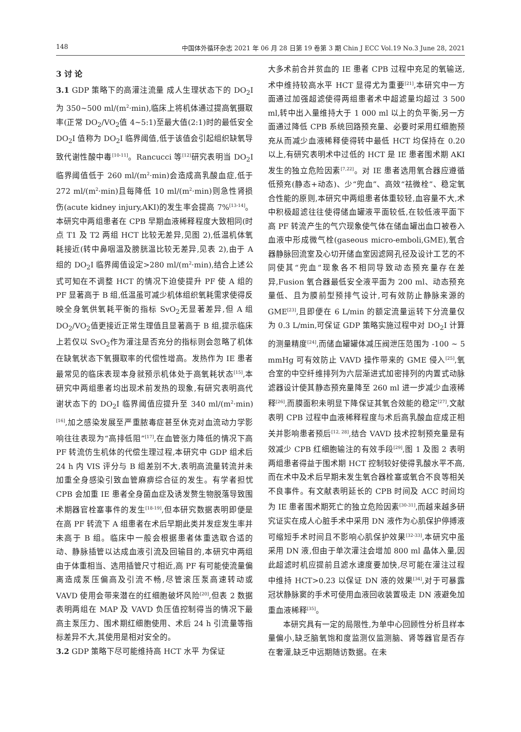148 中国体外循环杂志 2021 年 06 月 28 日第 19 卷第 3 期 Chin J ECC Vol.19 No.3 June 28, 2021
3 讨 论
3.1 GDP 策略下的高灌注流量 成人生理状态下的 DO<sub>2</sub>I 为 350~500 ml/(m<sup>2</sup>·min),临床上将机体通过提高氧摄取率(正常 DO<sub>2</sub>/VO<sub>2</sub>值 4~5:1)至最大值(2:1)时的最低安全 DO<sub>2</sub>I 值称为 DO<sub>2</sub>I 临界阈值,低于该值会引起组织缺氧导致代谢性酸中毒<sup>[10-11]</sup>。Rancucci 等<sup>[12]</sup>研究表明当 DO<sub>2</sub>I 临界阈值低于 260 ml/(m<sup>2</sup>·min)会造成高乳酸血症,低于 272 ml/(m<sup>2</sup>·min)且每降低 10 ml/(m<sup>2</sup>·min)则急性肾损伤(acute kidney injury,AKI)的发生率会提高 7%<sup>[13-14]</sup>。本研究中两组患者在 CPB 早期血液稀释程度大致相同(时点 T1 及 T2 两组 HCT 比较无差异,见图 2),低温机体氧耗接近(转中鼻咽温及膀胱温比较无差异,见表 2),由于 A 组的 DO<sub>2</sub>I 临界阈值设定>280 ml/(m<sup>2</sup>·min),结合上述公式可知在不调整 HCT 的情况下迫使提升 PF 使 A 组的 PF 显著高于 B 组,低温虽可减少机体组织氧耗需求使得反映全身氧供氧耗平衡的指标 SvO<sub>2</sub>无显著差异,但 A 组 DO<sub>2</sub>/VO<sub>2</sub>值更接近正常生理值且显著高于 B 组,提示临床上若仅以 SvO<sub>2</sub>作为灌注是否充分的指标则会忽略了机体在缺氧状态下氧摄取率的代偿性增高。发热作为 IE 患者最常见的临床表现本身就预示机体处于高氧耗状态<sup>[15]</sup>,本研究中两组患者均出现术前发热的现象,有研究表明高代谢状态下的 DO<sub>2</sub>I 临界阈值应提升至 340 ml/(m<sup>2</sup>·min)<sup>[16]</sup>,加之感染发展至严重脓毒症甚至休克对血流动力学影响往往表现为“高排低阻”<sup>[17]</sup>,在血管张力降低的情况下高 PF 转流仿生机体的代偿生理过程,本研究中 GDP 组术后 24 h 内 VIS 评分与 B 组差别不大,表明高流量转流并未加重全身感染引致血管麻痹综合征的发生。有学者担忧 CPB 会加重 IE 患者全身菌血症及诱发赘生物脱落导致围术期器官栓塞事件的发生<sup>[18-19]</sup>,但本研究数据表明即便是在高 PF 转流下 A 组患者在术后早期此类并发症发生率并未高于 B 组。临床中一般会根据患者体重选取合适的动、静脉插管以达成血液引流及回输目的,本研究中两组由于体重相当、选用插管尺寸相近,高 PF 有可能使流量偏离造成泵压偏高及引流不畅,尽管滚压泵高速转动或 VAVD 使用会带来潜在的红细胞破坏风险<sup>[20]</sup>,但表 2 数据表明两组在 MAP 及 VAVD 负压值控制得当的情况下最高主泵压力、围术期红细胞使用、术后 24 h 引流量等指标差异不大,其使用是相对安全的。
3.2 GDP 策略下尽可能维持高 HCT 水平 为保证
大多术前合并贫血的 IE 患者 CPB 过程中充足的氧输送,术中维持较高水平 HCT 显得尤为重要<sup>[21]</sup>,本研究中一方面通过加强超滤使得两组患者术中超滤量均超过 3 500 ml,转中出入量维持大于 1 000 ml 以上的负平衡,另一方面通过降低 CPB 系统回路预充量、必要时采用红细胞预充从而减少血液稀释使得转中最低 HCT 均保持在 0.20 以上,有研究表明术中过低的 HCT 是 IE 患者围术期 AKI 发生的独立危险因素<sup>[7,22]</sup>。对 IE 患者选用氧合器应遵循低预充(静态+动态)、少“兜血”、高效“祛微栓”、稳定氧合性能的原则,本研究中两组患者体重较轻,血容量不大,术中积极超滤往往使得储血罐液平面较低,在较低液平面下高 PF 转流产生的气穴现象使气体在储血罐出血口被卷入血液中形成微气栓(gaseous micro-emboli,GME),氧合器静脉回流室及心切开储血室因滤网孔径及设计工艺的不同使其“兜血”现象各不相同导致动态预充量存在差异,Fusion 氧合器最低安全液平面为 200 ml、动态预充量低、且为膜前型预排气设计,可有效防止静脉来源的 GME<sup>[23]</sup>,且即便在 6 L/min 的额定流量运转下分流量仅为 0.3 L/min,可保证 GDP 策略实施过程中对 DO<sub>2</sub>I 计算的测量精度<sup>[24]</sup>,而储血罐罐体减压阀泄压范围为 -100 ~ 5 mmHg 可有效防止 VAVD 操作带来的 GME 侵入<sup>[25]</sup>,氧合室的中空纤维排列为六层渐进式加密排列的内置式动脉滤器设计使其静态预充量降至 260 ml 进一步减少血液稀释<sup>[26]</sup>,而膜面积未明显下降保证其氧合效能的稳定<sup>[27]</sup>,文献表明 CPB 过程中血液稀释程度与术后高乳酸血症成正相关并影响患者预后<sup>[12, 28]</sup>,结合 VAVD 技术控制预充量是有效减少 CPB 红细胞输注的有效手段<sup>[29]</sup>,图 1 及图 2 表明两组患者得益于围术期 HCT 控制较好使得乳酸水平不高,而在术中及术后早期未发生氧合器栓塞或氧合不良等相关不良事件。有文献表明延长的 CPB 时间及 ACC 时间均为 IE 患者围术期死亡的独立危险因素<sup>[30-31]</sup>,而越来越多研究证实在成人心脏手术中采用 DN 液作为心肌保护停搏液可缩短手术时间且不影响心肌保护效果<sup>[32-33]</sup>,本研究中虽采用 DN 液,但由于单次灌注会增加 800 ml 晶体入量,因此超滤时机应提前且滤水速度要加快,尽可能在灌注过程中维持 HCT>0.23 以保证 DN 液的效果<sup>[34]</sup>,对于可暴露冠状静脉窦的手术可使用血液回收装置吸走 DN 液避免加重血液稀释<sup>[35]</sup>。
本研究具有一定的局限性,为单中心回顾性分析且样本量偏小,缺乏脑氧饱和度监测仪监测脑、肾等器官是否存在奢灌,缺乏中远期随访数据。在未